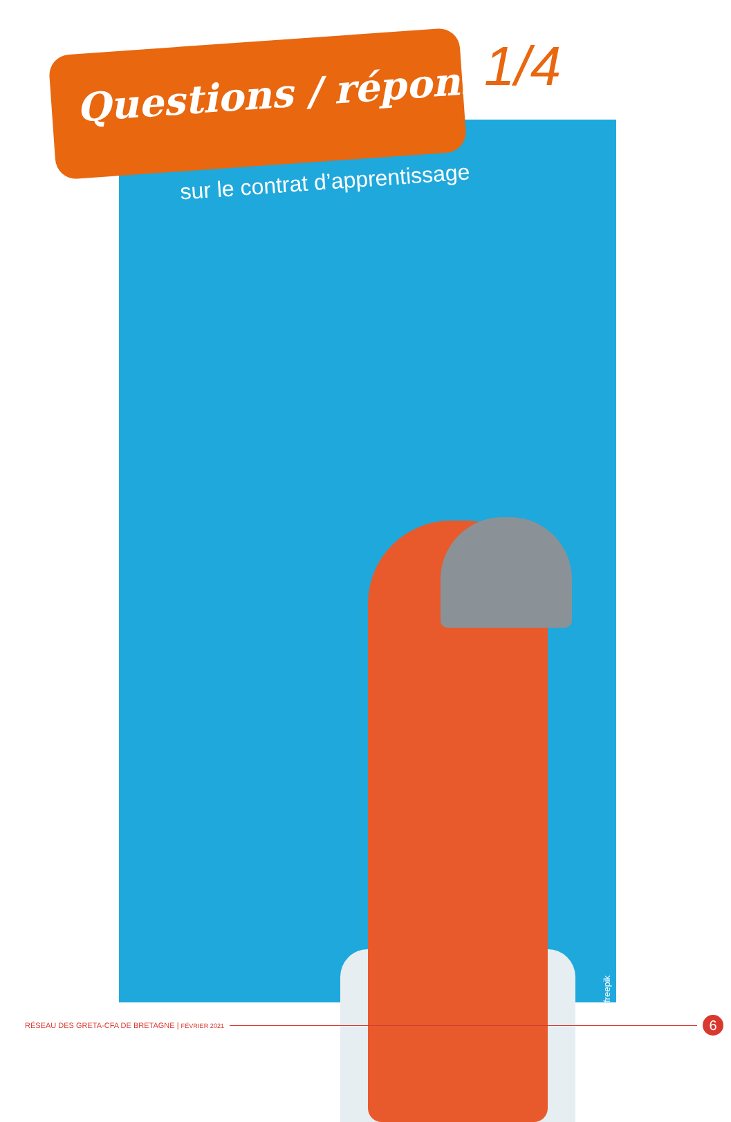Questions / réponses 1/4
sur le contrat d’apprentissage
freepik
RÉSEAU DES GRETA-CFA DE BRETAGNE | FÉVRIER 2021 6